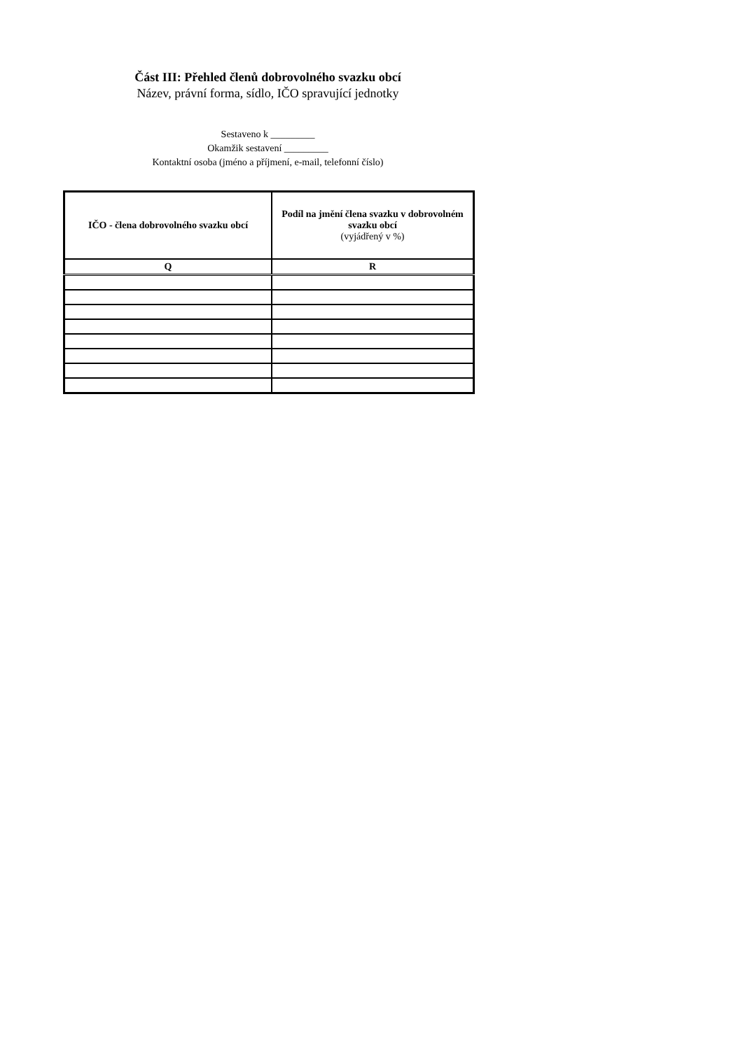Část III: Přehled členů dobrovolného svazku obcí
Název, právní forma, sídlo, IČO spravující jednotky
Sestaveno k _________
Okamžik sestavení _________
Kontaktní osoba (jméno a příjmení, e-mail, telefonní číslo)
| IČO - člena dobrovolného svazku obcí | Podíl na jmění člena svazku v dobrovolném svazku obcí (vyjádřený v %) |
| --- | --- |
| Q | R |